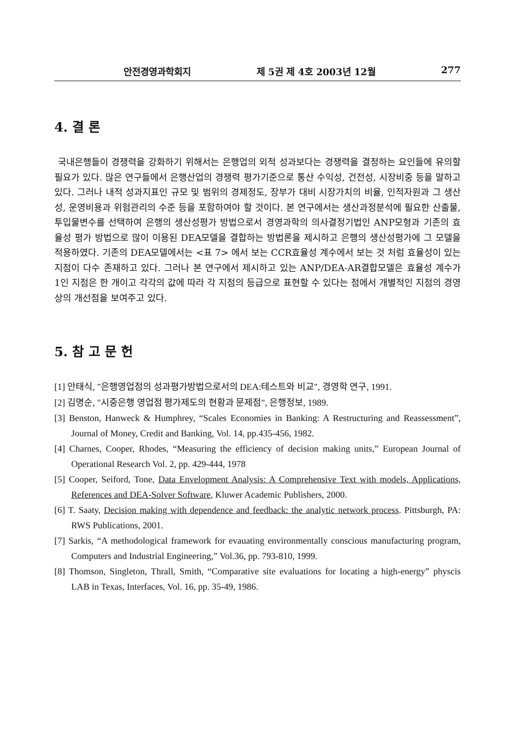안전경영과학회지 제 5권 제 4호 2003년 12월 277
4. 결 론
국내은행들이 경쟁력을 강화하기 위해서는 은행업의 외적 성과보다는 경쟁력을 결정하는 요인들에 유의할 필요가 있다. 많은 연구들에서 은행산업의 경쟁력 평가기준으로 통산 수익성, 건전성, 시장비중 등을 말하고 있다. 그러나 내적 성과지표인 규모 및 범위의 경제정도, 장부가 대비 시장가치의 비율, 인적자원과 그 생산성, 운영비용과 위험관리의 수준 등을 포함하여야 할 것이다. 본 연구에서는 생산과정분석에 필요한 산출물, 투입물변수를 선택하여 은행의 생산성평가 방법으로서 경영과학의 의사결정기법인 ANP모형과 기존의 효율성 평가 방법으로 많이 이용된 DEA모델을 결합하는 방법론을 제시하고 은행의 생산성평가에 그 모델을 적용하였다. 기존의 DEA모델에서는 <표 7> 에서 보는 CCR효율성 계수에서 보는 것 처럼 효율성이 있는 지점이 다수 존재하고 있다. 그러나 본 연구에서 제시하고 있는 ANP/DEA-AR결합모델은 효율성 계수가 1인 지점은 한 개이고 각각의 값에 따라 각 지점의 등급으로 표현할 수 있다는 점에서 개별적인 지점의 경영상의 개선점을 보여주고 있다.
5. 참 고 문 헌
[1] 안태식, "은행영업점의 성과평가방법으로서의 DEA:테스트와 비교", 경영학 연구, 1991.
[2] 김명순, "시중은행 영업점 평가제도의 현황과 문제점", 은행정보, 1989.
[3] Benston, Hanweck & Humphrey, “Scales Economies in Banking: A Restructuring and Reassessment”, Journal of Money, Credit and Banking, Vol. 14, pp.435-456, 1982.
[4] Charnes, Cooper, Rhodes, “Measuring the efficiency of decision making units,” European Journal of Operational Research Vol. 2, pp. 429-444, 1978
[5] Cooper, Seiford, Tone, Data Envelopment Analysis: A Comprehensive Text with models, Applications, References and DEA-Solver Software, Kluwer Academic Publishers, 2000.
[6] T. Saaty, Decision making with dependence and feedback: the analytic network process. Pittsburgh, PA: RWS Publications, 2001.
[7] Sarkis, “A methodological framework for evauating environmentally conscious manufacturing program, Computers and Industrial Engineering,” Vol.36, pp. 793-810, 1999.
[8] Thomson, Singleton, Thrall, Smith, “Comparative site evaluations for locating a high-energy” physcis LAB in Texas, Interfaces, Vol. 16, pp. 35-49, 1986.